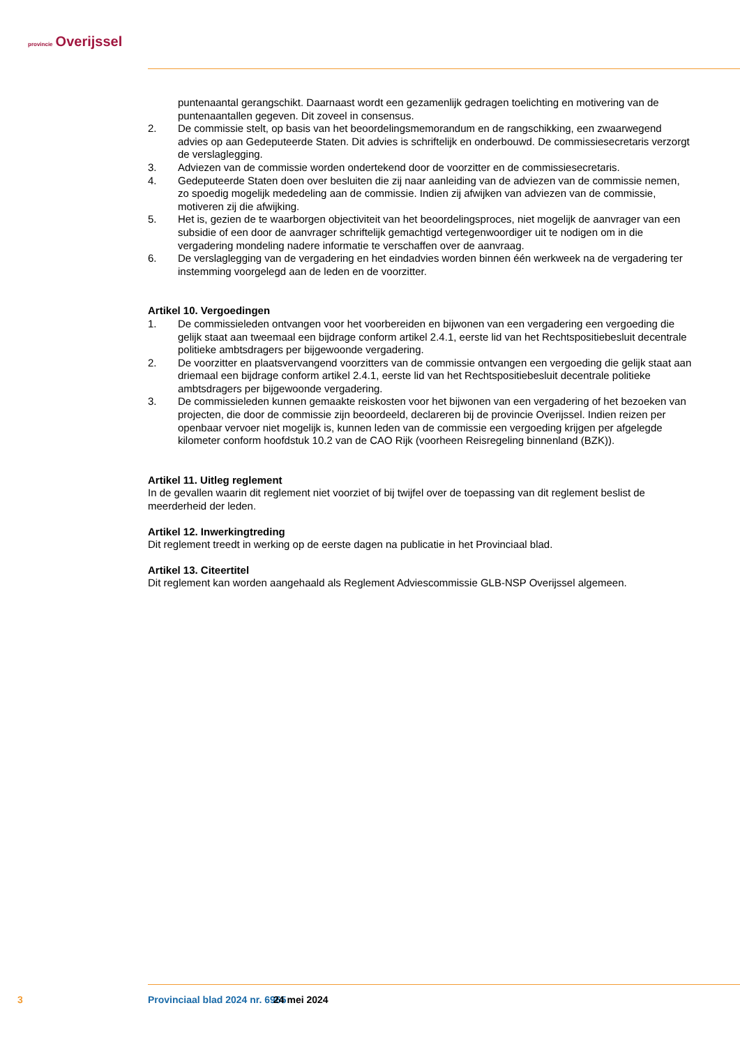provincie Overijssel
puntenaantal gerangschikt. Daarnaast wordt een gezamenlijk gedragen toelichting en motivering van de puntenaantallen gegeven. Dit zoveel in consensus.
2. De commissie stelt, op basis van het beoordelingsmemorandum en de rangschikking, een zwaarwegend advies op aan Gedeputeerde Staten. Dit advies is schriftelijk en onderbouwd. De commissiesecretaris verzorgt de verslaglegging.
3. Adviezen van de commissie worden ondertekend door de voorzitter en de commissiesecretaris.
4. Gedeputeerde Staten doen over besluiten die zij naar aanleiding van de adviezen van de commissie nemen, zo spoedig mogelijk mededeling aan de commissie. Indien zij afwijken van adviezen van de commissie, motiveren zij die afwijking.
5. Het is, gezien de te waarborgen objectiviteit van het beoordelingsproces, niet mogelijk de aanvrager van een subsidie of een door de aanvrager schriftelijk gemachtigd vertegenwoordiger uit te nodigen om in die vergadering mondeling nadere informatie te verschaffen over de aanvraag.
6. De verslaglegging van de vergadering en het eindadvies worden binnen één werkweek na de vergadering ter instemming voorgelegd aan de leden en de voorzitter.
Artikel 10. Vergoedingen
1. De commissieleden ontvangen voor het voorbereiden en bijwonen van een vergadering een vergoeding die gelijk staat aan tweemaal een bijdrage conform artikel 2.4.1, eerste lid van het Rechtspositiebesluit decentrale politieke ambtsdragers per bijgewoonde vergadering.
2. De voorzitter en plaatsvervangend voorzitters van de commissie ontvangen een vergoeding die gelijk staat aan driemaal een bijdrage conform artikel 2.4.1, eerste lid van het Rechtspositiebesluit decentrale politieke ambtsdragers per bijgewoonde vergadering.
3. De commissieleden kunnen gemaakte reiskosten voor het bijwonen van een vergadering of het bezoeken van projecten, die door de commissie zijn beoordeeld, declareren bij de provincie Overijssel. Indien reizen per openbaar vervoer niet mogelijk is, kunnen leden van de commissie een vergoeding krijgen per afgelegde kilometer conform hoofdstuk 10.2 van de CAO Rijk (voorheen Reisregeling binnenland (BZK)).
Artikel 11. Uitleg reglement
In de gevallen waarin dit reglement niet voorziet of bij twijfel over de toepassing van dit reglement beslist de meerderheid der leden.
Artikel 12. Inwerkingtreding
Dit reglement treedt in werking op de eerste dagen na publicatie in het Provinciaal blad.
Artikel 13. Citeertitel
Dit reglement kan worden aangehaald als Reglement Adviescommissie GLB-NSP Overijssel algemeen.
3 Provinciaal blad 2024 nr. 6965 24 mei 2024